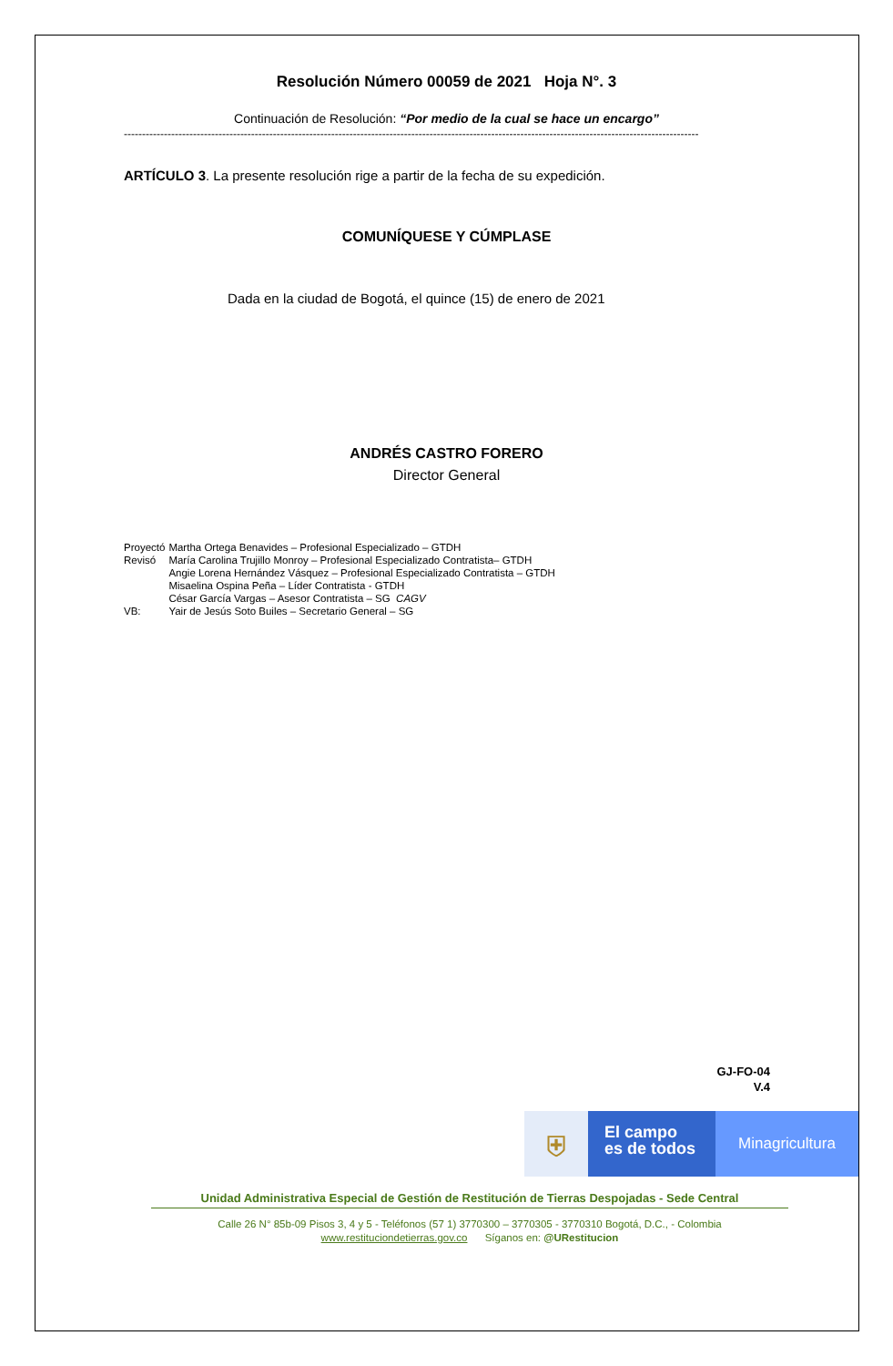Resolución Número 00059 de 2021 Hoja N°. 3
Continuación de Resolución: “Por medio de la cual se hace un encargo”
--------------------------------------------------------------------------------------------------------------------------------------------------------------
ARTÍCULO 3. La presente resolución rige a partir de la fecha de su expedición.
COMUNÍQUESE Y CÚMPLASE
Dada en la ciudad de Bogotá, el quince (15) de enero de 2021
ANDRÉS CASTRO FORERO
Director General
| Proyectó | Martha Ortega Benavides – Profesional Especializado – GTDH |
| Revisó | María Carolina Trujillo Monroy – Profesional Especializado Contratista– GTDH |
| | Angie Lorena Hernández Vásquez – Profesional Especializado Contratista – GTDH |
| | Misaelina Ospina Peña – Líder Contratista - GTDH |
| | César García Vargas – Asesor Contratista – SG CAGV |
| VB: | Yair de Jesús Soto Builes – Secretario General – SG |
GJ-FO-04
V.4
⛨
El campo
es de todos
Minagricultura
Unidad Administrativa Especial de Gestión de Restitución de Tierras Despojadas - Sede Central
Calle 26 N° 85b-09 Pisos 3, 4 y 5 - Teléfonos (57 1) 3770300 – 3770305 - 3770310 Bogotá, D.C., - Colombia
www.restituciondetierras.gov.co Síganos en: @URestitucion